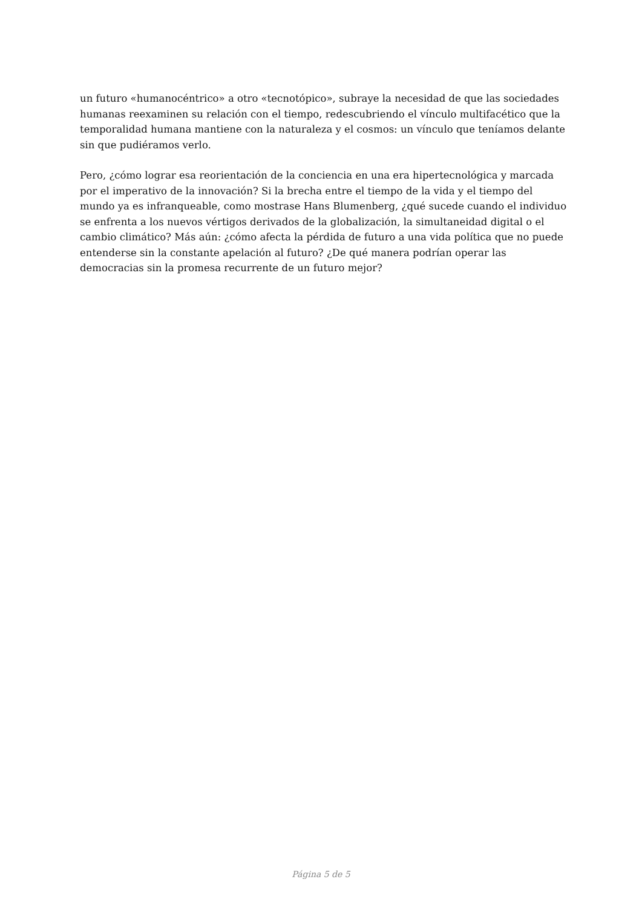un futuro «humanocéntrico» a otro «tecnotópico», subraye la necesidad de que las sociedades humanas reexaminen su relación con el tiempo, redescubriendo el vínculo multifacético que la temporalidad humana mantiene con la naturaleza y el cosmos: un vínculo que teníamos delante sin que pudiéramos verlo.
Pero, ¿cómo lograr esa reorientación de la conciencia en una era hipertecnológica y marcada por el imperativo de la innovación? Si la brecha entre el tiempo de la vida y el tiempo del mundo ya es infranqueable, como mostrase Hans Blumenberg, ¿qué sucede cuando el individuo se enfrenta a los nuevos vértigos derivados de la globalización, la simultaneidad digital o el cambio climático? Más aún: ¿cómo afecta la pérdida de futuro a una vida política que no puede entenderse sin la constante apelación al futuro? ¿De qué manera podrían operar las democracias sin la promesa recurrente de un futuro mejor?
Página 5 de 5